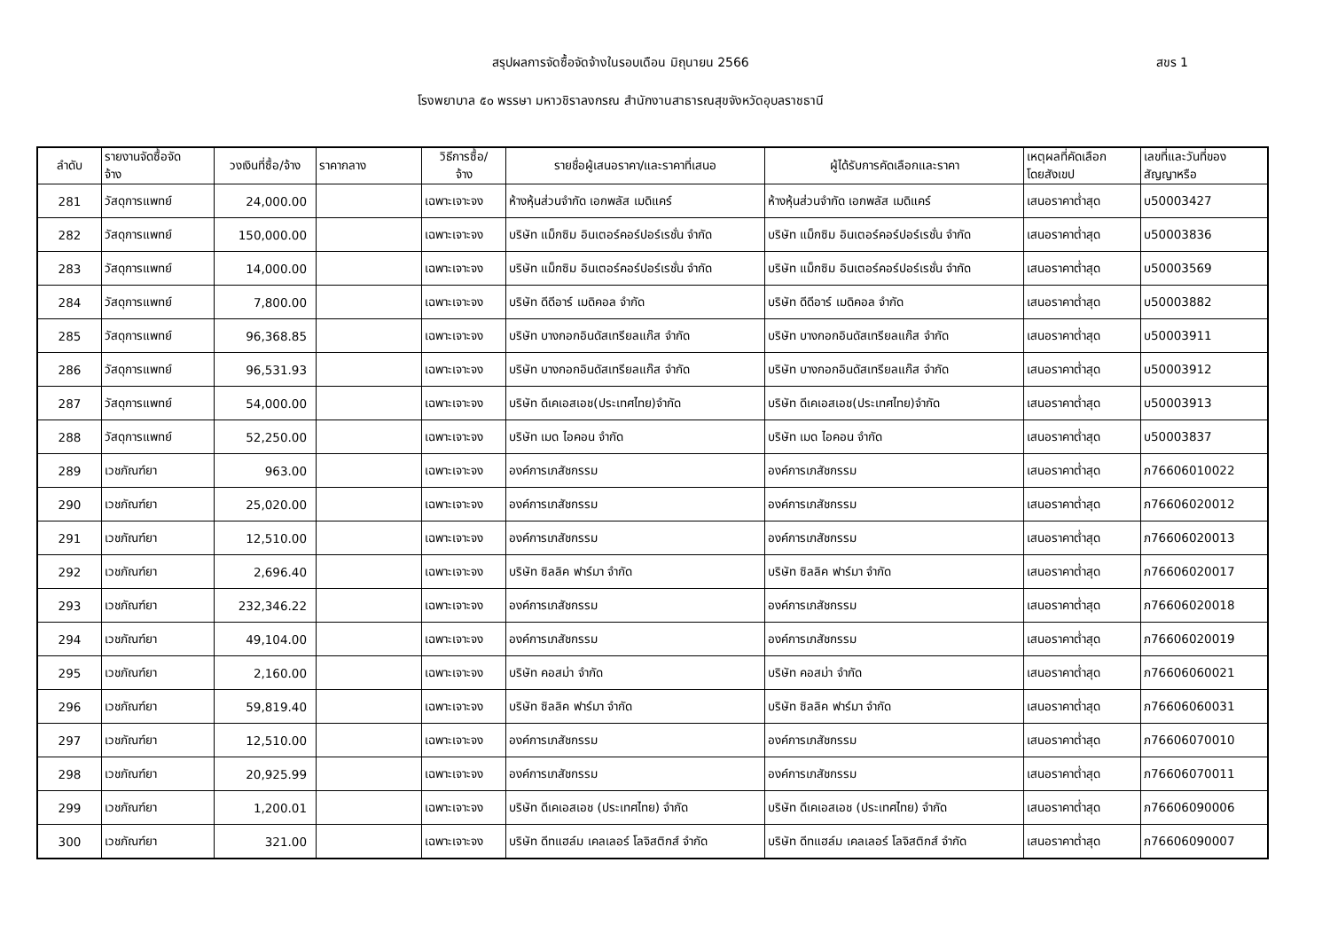สรุปผลการจัดซื้อจัดจ้างในรอบเดือน มิถุนายน 2566
สขร 1
โรงพยาบาล ๕๐ พรรษา มหาวชิราลงกรณ สำนักงานสาธารณสุขจังหวัดอุบลราชธานี
| ลำดับ | รายงานจัดซื้อจัด จ้าง | วงเงินที่ซื้อ/จ้าง | ราคากลาง | วิธีการซื้อ/ จ้าง | รายชื่อผู้เสนอราคา/และราคาที่เสนอ | ผู้ได้รับการคัดเลือกและราคา | เหตุผลที่คัดเลือก โดยสังเขป | เลขที่และวันที่ของ สัญญาหรือ |
| --- | --- | --- | --- | --- | --- | --- | --- | --- |
| 281 | วัสดุการแพทย์ | 24,000.00 | | เฉพาะเจาะจง | ห้างหุ้นส่วนจำกัด เอกพลัส เมดิแคร์ | ห้างหุ้นส่วนจำกัด เอกพลัส เมดิแคร์ | เสนอราคาต่ำสุด | บ50003427 |
| 282 | วัสดุการแพทย์ | 150,000.00 | | เฉพาะเจาะจง | บริษัท แม็กซิม อินเตอร์คอร์ปอร์เรชั่น จำกัด | บริษัท แม็กซิม อินเตอร์คอร์ปอร์เรชั่น จำกัด | เสนอราคาต่ำสุด | บ50003836 |
| 283 | วัสดุการแพทย์ | 14,000.00 | | เฉพาะเจาะจง | บริษัท แม็กซิม อินเตอร์คอร์ปอร์เรชั่น จำกัด | บริษัท แม็กซิม อินเตอร์คอร์ปอร์เรชั่น จำกัด | เสนอราคาต่ำสุด | บ50003569 |
| 284 | วัสดุการแพทย์ | 7,800.00 | | เฉพาะเจาะจง | บริษัท ดีดีอาร์ เมดิคอล จำกัด | บริษัท ดีดีอาร์ เมดิคอล จำกัด | เสนอราคาต่ำสุด | บ50003882 |
| 285 | วัสดุการแพทย์ | 96,368.85 | | เฉพาะเจาะจง | บริษัท บางกอกอินดัสเทรียลแก๊ส จำกัด | บริษัท บางกอกอินดัสเทรียลแก๊ส จำกัด | เสนอราคาต่ำสุด | บ50003911 |
| 286 | วัสดุการแพทย์ | 96,531.93 | | เฉพาะเจาะจง | บริษัท บางกอกอินดัสเทรียลแก๊ส จำกัด | บริษัท บางกอกอินดัสเทรียลแก๊ส จำกัด | เสนอราคาต่ำสุด | บ50003912 |
| 287 | วัสดุการแพทย์ | 54,000.00 | | เฉพาะเจาะจง | บริษัท ดีเคเอสเอช(ประเทศไทย)จำกัด | บริษัท ดีเคเอสเอช(ประเทศไทย)จำกัด | เสนอราคาต่ำสุด | บ50003913 |
| 288 | วัสดุการแพทย์ | 52,250.00 | | เฉพาะเจาะจง | บริษัท เมด ไอคอน จำกัด | บริษัท เมด ไอคอน จำกัด | เสนอราคาต่ำสุด | บ50003837 |
| 289 | เวชภัณฑ์ยา | 963.00 | | เฉพาะเจาะจง | องค์การเภสัชกรรม | องค์การเภสัชกรรม | เสนอราคาต่ำสุด | ภ76606010022 |
| 290 | เวชภัณฑ์ยา | 25,020.00 | | เฉพาะเจาะจง | องค์การเภสัชกรรม | องค์การเภสัชกรรม | เสนอราคาต่ำสุด | ภ76606020012 |
| 291 | เวชภัณฑ์ยา | 12,510.00 | | เฉพาะเจาะจง | องค์การเภสัชกรรม | องค์การเภสัชกรรม | เสนอราคาต่ำสุด | ภ76606020013 |
| 292 | เวชภัณฑ์ยา | 2,696.40 | | เฉพาะเจาะจง | บริษัท ซิลลิค ฟาร์มา จำกัด | บริษัท ซิลลิค ฟาร์มา จำกัด | เสนอราคาต่ำสุด | ภ76606020017 |
| 293 | เวชภัณฑ์ยา | 232,346.22 | | เฉพาะเจาะจง | องค์การเภสัชกรรม | องค์การเภสัชกรรม | เสนอราคาต่ำสุด | ภ76606020018 |
| 294 | เวชภัณฑ์ยา | 49,104.00 | | เฉพาะเจาะจง | องค์การเภสัชกรรม | องค์การเภสัชกรรม | เสนอราคาต่ำสุด | ภ76606020019 |
| 295 | เวชภัณฑ์ยา | 2,160.00 | | เฉพาะเจาะจง | บริษัท คอสม่า จำกัด | บริษัท คอสม่า จำกัด | เสนอราคาต่ำสุด | ภ76606060021 |
| 296 | เวชภัณฑ์ยา | 59,819.40 | | เฉพาะเจาะจง | บริษัท ซิลลิค ฟาร์มา จำกัด | บริษัท ซิลลิค ฟาร์มา จำกัด | เสนอราคาต่ำสุด | ภ76606060031 |
| 297 | เวชภัณฑ์ยา | 12,510.00 | | เฉพาะเจาะจง | องค์การเภสัชกรรม | องค์การเภสัชกรรม | เสนอราคาต่ำสุด | ภ76606070010 |
| 298 | เวชภัณฑ์ยา | 20,925.99 | | เฉพาะเจาะจง | องค์การเภสัชกรรม | องค์การเภสัชกรรม | เสนอราคาต่ำสุด | ภ76606070011 |
| 299 | เวชภัณฑ์ยา | 1,200.01 | | เฉพาะเจาะจง | บริษัท ดีเคเอสเอช (ประเทศไทย) จำกัด | บริษัท ดีเคเอสเอช (ประเทศไทย) จำกัด | เสนอราคาต่ำสุด | ภ76606090006 |
| 300 | เวชภัณฑ์ยา | 321.00 | | เฉพาะเจาะจง | บริษัท ดีทแฮล์ม เคลเลอร์ โลจิสติกส์ จำกัด | บริษัท ดีทแฮล์ม เคลเลอร์ โลจิสติกส์ จำกัด | เสนอราคาต่ำสุด | ภ76606090007 |